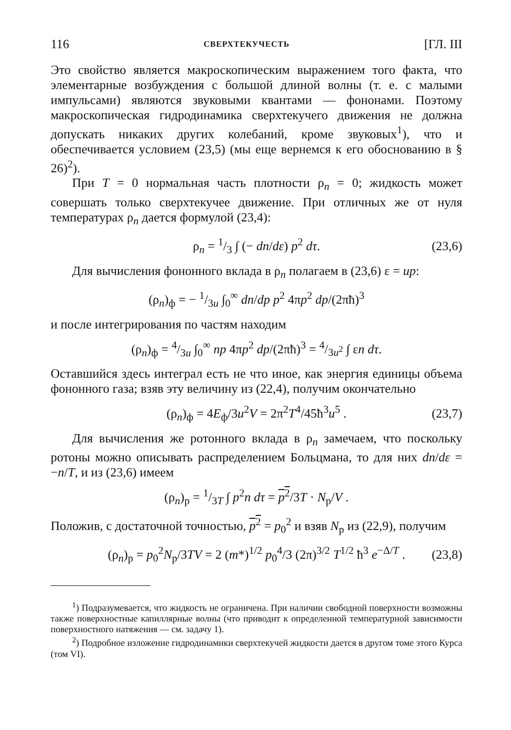116 СВЕРХТЕКУЧЕСТЬ [ГЛ. III
Это свойство является макроскопическим выражением того факта, что элементарные возбуждения с большой длиной волны (т. е. с малыми импульсами) являются звуковыми квантами — фононами. Поэтому макроскопическая гидродинамика сверхтекучего движения не должна допускать никаких других колебаний, кроме звуковых<sup>1</sup>), что и обеспечивается условием (23,5) (мы еще вернемся к его обоснованию в § 26)<sup>2</sup>).
При T = 0 нормальная часть плотности ρ<sub>n</sub> = 0; жидкость может совершать только сверхтекучее движение. При отличных же от нуля температурах ρ<sub>n</sub> дается формулой (23,4):
ρ<sub>n</sub> = 1/3 ∫ (− dn/dε) p<sup>2</sup> dτ. (23,6)
Для вычисления фононного вклада в ρ<sub>n</sub> полагаем в (23,6) ε = up:
(ρ<sub>n</sub>)<sub>ф</sub> = − 1/3u ∫<sub>0</sub><sup>∞</sup> dn/dp p<sup>2</sup> 4πp<sup>2</sup> dp/(2πħ)<sup>3</sup>
и после интегрирования по частям находим
(ρ<sub>n</sub>)<sub>ф</sub> = 4/3u ∫<sub>0</sub><sup>∞</sup> np 4πp<sup>2</sup> dp/(2πħ)<sup>3</sup> = 4/3u<sup>2</sup> ∫ εn dτ.
Оставшийся здесь интеграл есть не что иное, как энергия единицы объема фононного газа; взяв эту величину из (22,4), получим окончательно
(ρ<sub>n</sub>)<sub>ф</sub> = 4E<sub>ф</sub>/3u<sup>2</sup>V = 2π<sup>2</sup>T<sup>4</sup>/45ħ<sup>3</sup>u<sup>5</sup> . (23,7)
Для вычисления же ротонного вклада в ρ<sub>n</sub> замечаем, что поскольку ротоны можно описывать распределением Больцмана, то для них dn/dε = −n/T, и из (23,6) имеем
(ρ<sub>n</sub>)<sub>р</sub> = 1/3T ∫ p<sup>2</sup>n dτ = p<sup>2</sup>/3T · N<sub>р</sub>/V .
Положив, с достаточной точностью, p<sup>2</sup> = p<sub>0</sub><sup>2</sup> и взяв N<sub>р</sub> из (22,9), получим
(ρ<sub>n</sub>)<sub>р</sub> = p<sub>0</sub><sup>2</sup>N<sub>р</sub>/3TV = 2 (m*)<sup>1/2</sup> p<sub>0</sub><sup>4</sup>/3 (2π)<sup>3/2</sup> T<sup>1/2</sup> ħ<sup>3</sup> e<sup>−Δ/T</sup> . (23,8)
<sup>1</sup>) Подразумевается, что жидкость не ограничена. При наличии свободной поверхности возможны также поверхностные капиллярные волны (что приводит к определенной температурной зависимости поверхностного натяжения — см. задачу 1).
<sup>2</sup>) Подробное изложение гидродинамики сверхтекучей жидкости дается в другом томе этого Курса (том VI).